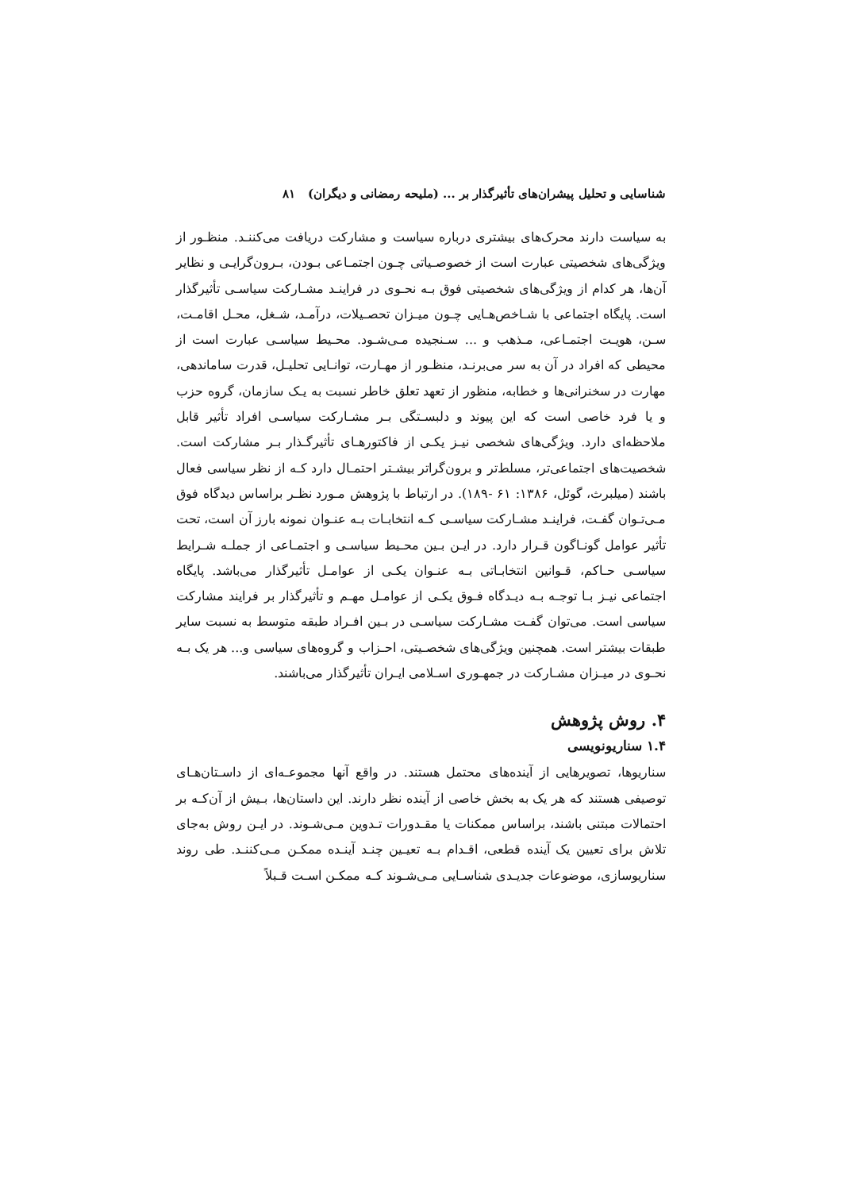شناسایی و تحلیل پیشران‌های تأثیرگذار بر ... (ملیحه رمضانی و دیگران) ۸۱
به سیاست دارند محرک‌های بیشتری درباره سیاست و مشارکت دریافت می‌کننـد. منظـور از ویژگی‌های شخصیتی عبارت است از خصوصـیاتی چـون اجتمـاعی بـودن، بـرون‌گرایـی و نظایر آن‌ها، هر کدام از ویژگی‌های شخصیتی فوق بـه نحـوی در فراینـد مشـارکت سیاسـی تأثیرگذار است. پایگاه اجتماعی با شـاخص‌هـایی چـون میـزان تحصـیلات، درآمـد، شـغل، محـل اقامـت، سـن، هویـت اجتمـاعی، مـذهب و ... سـنجیده مـی‌شـود. محـیط سیاسـی عبارت است از محیطی که افراد در آن به سر می‌برنـد، منظـور از مهـارت، توانـایی تحلیـل، قدرت ساماندهی، مهارت در سخنرانی‌ها و خطابه، منظور از تعهد تعلق خاطر نسبت به یـک سازمان، گروه حزب و یا فرد خاصی است که این پیوند و دلبسـتگی بـر مشـارکت سیاسـی افراد تأثیر قابل ملاحظه‌ای دارد. ویژگی‌های شخصی نیـز یکـی از فاکتورهـای تأثیرگـذار بـر مشارکت است. شخصیت‌های اجتماعی‌تر، مسلط‌تر و برون‌گراتر بیشـتر احتمـال دارد کـه از نظر سیاسی فعال باشند (میلبرث، گوئل، ۱۳۸۶: ۶۱ -۱۸۹). در ارتباط با پژوهش مـورد نظـر براساس دیدگاه فوق مـی‌تـوان گفـت، فراینـد مشـارکت سیاسـی کـه انتخابـات بـه عنـوان نمونه بارز آن است، تحت تأثیر عوامل گونـاگون قـرار دارد. در ایـن بـین محـیط سیاسـی و اجتمـاعی از جملـه شـرایط سیاسـی حـاکم، قـوانین انتخابـاتی بـه عنـوان یکـی از عوامـل تأثیرگذار می‌باشد. پایگاه اجتماعی نیـز بـا توجـه بـه دیـدگاه فـوق یکـی از عوامـل مهـم و تأثیرگذار بر فرایند مشارکت سیاسی است. می‌توان گفـت مشـارکت سیاسـی در بـین افـراد طبقه متوسط به نسبت سایر طبقات بیشتر است. همچنین ویژگی‌های شخصـیتی، احـزاب و گروه‌های سیاسی و... هر یک بـه نحـوی در میـزان مشـارکت در جمهـوری اسـلامی ایـران تأثیرگذار می‌باشند.
۴. روش پژوهش
۱.۴ سناریونویسی
سناریوها، تصویرهایی از آینده‌های محتمل هستند. در واقع آنها مجموعـه‌ای از داسـتان‌هـای توصیفی هستند که هر یک به بخش خاصی از آینده نظر دارند. این داستان‌ها، بـیش از آن‌کـه بر احتمالات مبتنی باشند، براساس ممکنات یا مقـدورات تـدوین مـی‌شـوند. در ایـن روش به‌جای تلاش برای تعیین یک آینده قطعی، اقـدام بـه تعیـین چنـد آینـده ممکـن مـی‌کننـد. طی روند سناریوسازی، موضوعات جدیـدی شناسـایی مـی‌شـوند کـه ممکـن اسـت قـبلاً